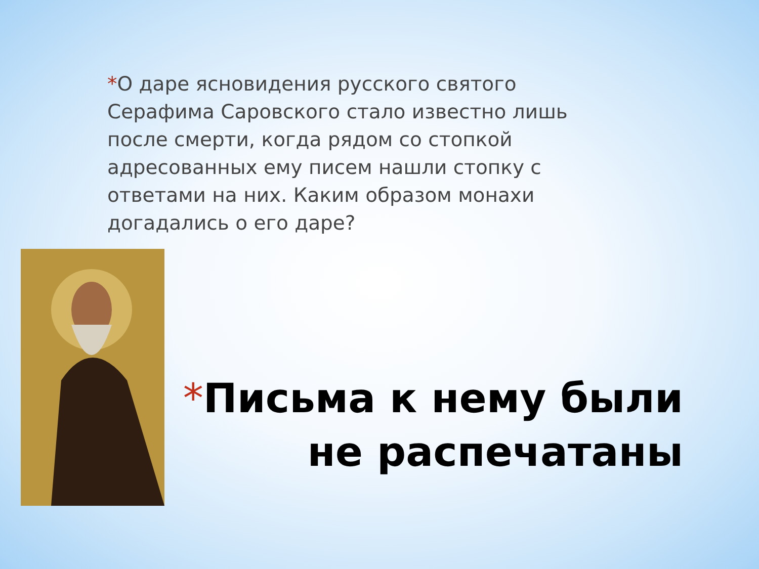*О даре ясновидения русского святого Серафима Саровского стало известно лишь после смерти, когда рядом со стопкой адресованных ему писем нашли стопку с ответами на них. Каким образом монахи догадались о его даре?
*Письма к нему были не распечатаны